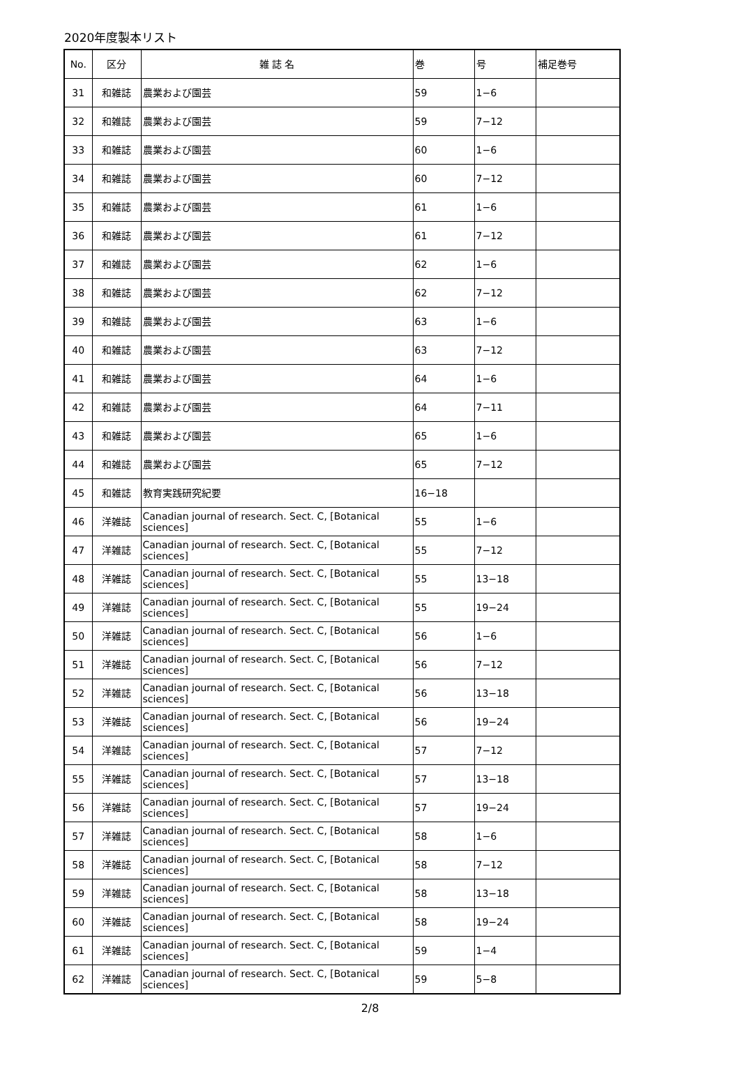2020年度製本リスト
| No. | 区分 | 雑 誌 名 | 巻 | 号 | 補足巻号 |
| --- | --- | --- | --- | --- | --- |
| 31 | 和雑誌 | 農業および園芸 | 59 | 1−6 | |
| 32 | 和雑誌 | 農業および園芸 | 59 | 7−12 | |
| 33 | 和雑誌 | 農業および園芸 | 60 | 1−6 | |
| 34 | 和雑誌 | 農業および園芸 | 60 | 7−12 | |
| 35 | 和雑誌 | 農業および園芸 | 61 | 1−6 | |
| 36 | 和雑誌 | 農業および園芸 | 61 | 7−12 | |
| 37 | 和雑誌 | 農業および園芸 | 62 | 1−6 | |
| 38 | 和雑誌 | 農業および園芸 | 62 | 7−12 | |
| 39 | 和雑誌 | 農業および園芸 | 63 | 1−6 | |
| 40 | 和雑誌 | 農業および園芸 | 63 | 7−12 | |
| 41 | 和雑誌 | 農業および園芸 | 64 | 1−6 | |
| 42 | 和雑誌 | 農業および園芸 | 64 | 7−11 | |
| 43 | 和雑誌 | 農業および園芸 | 65 | 1−6 | |
| 44 | 和雑誌 | 農業および園芸 | 65 | 7−12 | |
| 45 | 和雑誌 | 教育実践研究紀要 | 16−18 | | |
| 46 | 洋雑誌 | Canadian journal of research. Sect. C, [Botanical sciences] | 55 | 1−6 | |
| 47 | 洋雑誌 | Canadian journal of research. Sect. C, [Botanical sciences] | 55 | 7−12 | |
| 48 | 洋雑誌 | Canadian journal of research. Sect. C, [Botanical sciences] | 55 | 13−18 | |
| 49 | 洋雑誌 | Canadian journal of research. Sect. C, [Botanical sciences] | 55 | 19−24 | |
| 50 | 洋雑誌 | Canadian journal of research. Sect. C, [Botanical sciences] | 56 | 1−6 | |
| 51 | 洋雑誌 | Canadian journal of research. Sect. C, [Botanical sciences] | 56 | 7−12 | |
| 52 | 洋雑誌 | Canadian journal of research. Sect. C, [Botanical sciences] | 56 | 13−18 | |
| 53 | 洋雑誌 | Canadian journal of research. Sect. C, [Botanical sciences] | 56 | 19−24 | |
| 54 | 洋雑誌 | Canadian journal of research. Sect. C, [Botanical sciences] | 57 | 7−12 | |
| 55 | 洋雑誌 | Canadian journal of research. Sect. C, [Botanical sciences] | 57 | 13−18 | |
| 56 | 洋雑誌 | Canadian journal of research. Sect. C, [Botanical sciences] | 57 | 19−24 | |
| 57 | 洋雑誌 | Canadian journal of research. Sect. C, [Botanical sciences] | 58 | 1−6 | |
| 58 | 洋雑誌 | Canadian journal of research. Sect. C, [Botanical sciences] | 58 | 7−12 | |
| 59 | 洋雑誌 | Canadian journal of research. Sect. C, [Botanical sciences] | 58 | 13−18 | |
| 60 | 洋雑誌 | Canadian journal of research. Sect. C, [Botanical sciences] | 58 | 19−24 | |
| 61 | 洋雑誌 | Canadian journal of research. Sect. C, [Botanical sciences] | 59 | 1−4 | |
| 62 | 洋雑誌 | Canadian journal of research. Sect. C, [Botanical sciences] | 59 | 5−8 | |
2/8